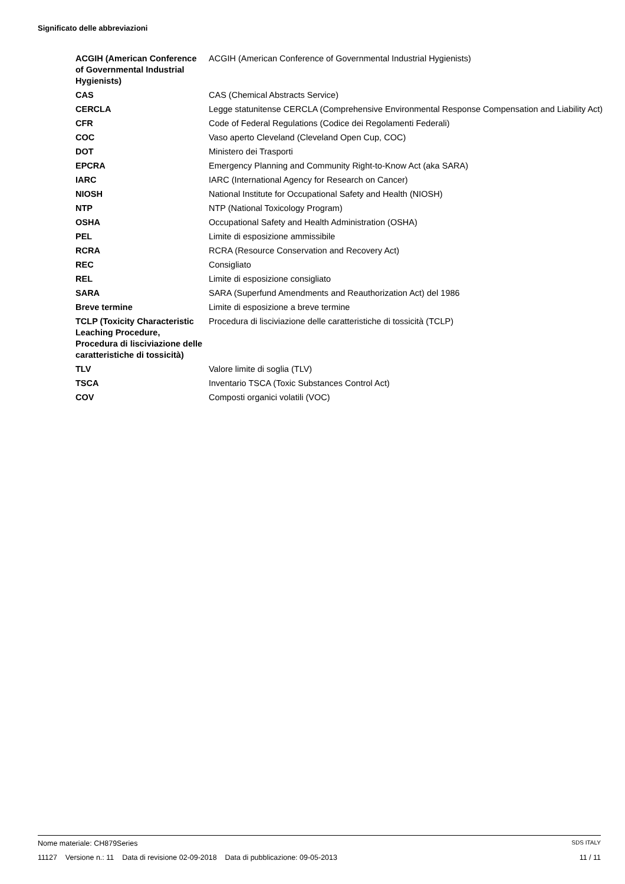Significato delle abbreviazioni
| ACGIH (American Conference of Governmental Industrial Hygienists) | ACGIH (American Conference of Governmental Industrial Hygienists) |
| CAS | CAS (Chemical Abstracts Service) |
| CERCLA | Legge statunitense CERCLA (Comprehensive Environmental Response Compensation and Liability Act) |
| CFR | Code of Federal Regulations (Codice dei Regolamenti Federali) |
| COC | Vaso aperto Cleveland (Cleveland Open Cup, COC) |
| DOT | Ministero dei Trasporti |
| EPCRA | Emergency Planning and Community Right-to-Know Act (aka SARA) |
| IARC | IARC (International Agency for Research on Cancer) |
| NIOSH | National Institute for Occupational Safety and Health (NIOSH) |
| NTP | NTP (National Toxicology Program) |
| OSHA | Occupational Safety and Health Administration (OSHA) |
| PEL | Limite di esposizione ammissibile |
| RCRA | RCRA (Resource Conservation and Recovery Act) |
| REC | Consigliato |
| REL | Limite di esposizione consigliato |
| SARA | SARA (Superfund Amendments and Reauthorization Act) del 1986 |
| Breve termine | Limite di esposizione a breve termine |
| TCLP (Toxicity Characteristic Leaching Procedure, Procedura di lisciviazione delle caratteristiche di tossicità) | Procedura di lisciviazione delle caratteristiche di tossicità (TCLP) |
| TLV | Valore limite di soglia (TLV) |
| TSCA | Inventario TSCA (Toxic Substances Control Act) |
| COV | Composti organici volatili (VOC) |
Nome materiale: CH879Series SDS ITALY
11127 Versione n.: 11 Data di revisione 02-09-2018 Data di pubblicazione: 09-05-2013 11 / 11